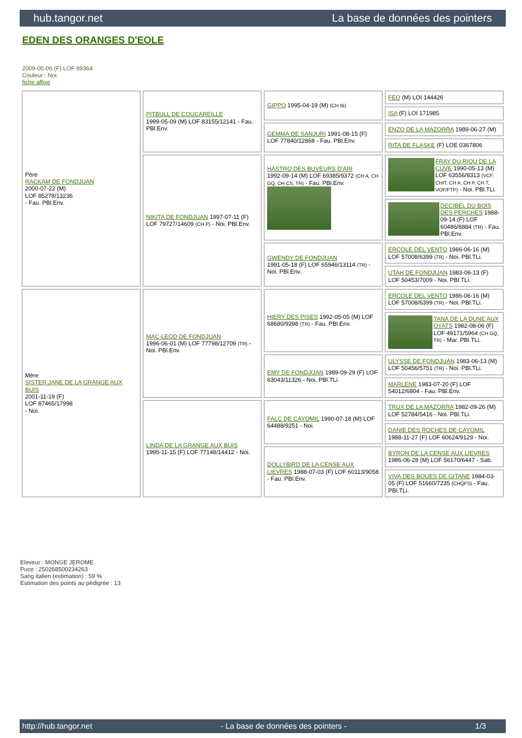hub.tangor.net La base de données des pointers
EDEN DES ORANGES D'EOLE
2009-05-06 (F) LOF 99364
Couleur : Noi.
fiche affixe
| Père RACKAM DE FONDJUAN 2000-07-22 (M) LOF 85278/13236 - Fau. PBl.Env. | PITBULL DE COUCAREILLE 1999-05-09 (M) LOF 83155/12141 - Fau. PBl.Env. | GIPPO 1995-04-19 (M) (CH IB) | FEO (M) LOI 144426 |
| | | | ISA (F) LOI 171985 |
| | | GEMMA DE SANJURI 1991-08-15 (F) LOF 77840/12868 - Fau. PBl.Env. | ENZO DE LA MAZORRA 1989-06-27 (M) |
| | | | RITA DE FLASKE (F) LOE 0367806 |
| | NIKITA DE FONDJUAN 1997-07-11 (F) LOF 79727/14609 (CH P) - Noi. PBl.Env. | HASTRO DES BUVEURS D'AIR 1992-09-14 (M) LOF 69385/9372 (CH A, CH GQ, CH CS, TR) - Fau. PBl.Env. | FRAY DU RIOU DE LA CUVE 1990-05-13 (M) LOF 63556/8313 (VCF, CHIT, CH A, CH P, CH T, VOF/FTP) - Noi. PBl.TLi. |
| | | | DECIBEL DU BOIS DES PERCHES 1988-09-14 (F) LOF 60486/8884 (TR) - Fau. PBl.Env. |
| | | GWENDY DE FONDJUAN 1991-05-18 (F) LOF 65946/13114 (TR) - Noi. PBl.Env. | ERCOLE DEL VENTO 1986-06-16 (M) LOF 57008/6399 (TR) - Noi. PBl.TLi. |
| | | | UTAH DE FONDJUAN 1983-06-13 (F) LOF 50453/7009 - Noi. PBl.TLi. |
| Mère SISTER JANE DE LA GRANGE AUX BUIS 2001-11-19 (F) LOF 87465/17998 - Noi. | MAC-LEOD DE FONDJUAN 1996-06-01 (M) LOF 77798/12709 (TR) - Noi. PBl.Env. | HIERY DES PISES 1992-05-05 (M) LOF 68680/9298 (TR) - Fau. PBl.Env. | ERCOLE DEL VENTO 1986-06-16 (M) LOF 57008/6399 (TR) - Noi. PBl.TLi. |
| | | | TANA DE LA DUNE AUX OYATS 1982-08-06 (F) LOF 49171/5964 (CH GQ, TR) - Mar. PBl.TLi. |
| | | EMY DE FONDJUAN 1989-09-29 (F) LOF 63043/11326 - Noi. PBl.TLi. | ULYSSE DE FONDJUAN 1983-06-13 (M) LOF 50456/5751 (TR) - Noi. PBl.TLi. |
| | | | MARLENE 1983-07-20 (F) LOF 54012/6804 - Fau. PBl.Env. |
| | LINDA DE LA GRANGE AUX BUIS 1995-11-15 (F) LOF 77148/14412 - Noi. | FALC DE CAYOMIL 1990-07-18 (M) LOF 64488/9251 - Noi. | TRUX DE LA MAZORRA 1982-09-26 (M) LOF 52784/5416 - Noi. PBl.TLi. |
| | | | DANIE DES ROCHES DE CAYOMIL 1988-11-27 (F) LOF 60624/9129 - Noi. |
| | | DOLLYBIRD DE LA CENSE AUX LIEVRES 1988-07-03 (F) LOF 60113/9058 - Fau. PBl.Env. | BYRON DE LA CENSE AUX LIEVRES 1986-06-28 (M) LOF 56170/6447 - Sab. |
| | | | VIVA DES BOUES DE GITANE 1984-03-05 (F) LOF 51660/7235 (CHQFS) - Fau. PBl.TLi. |
Eleveur : MONGE JEROME
Puce : 250268500234263
Sang italien (estimation) : 59 %
Estimation des points au pédigrée : 13
http://hub.tangor.net - La base de données des pointers - 1/3